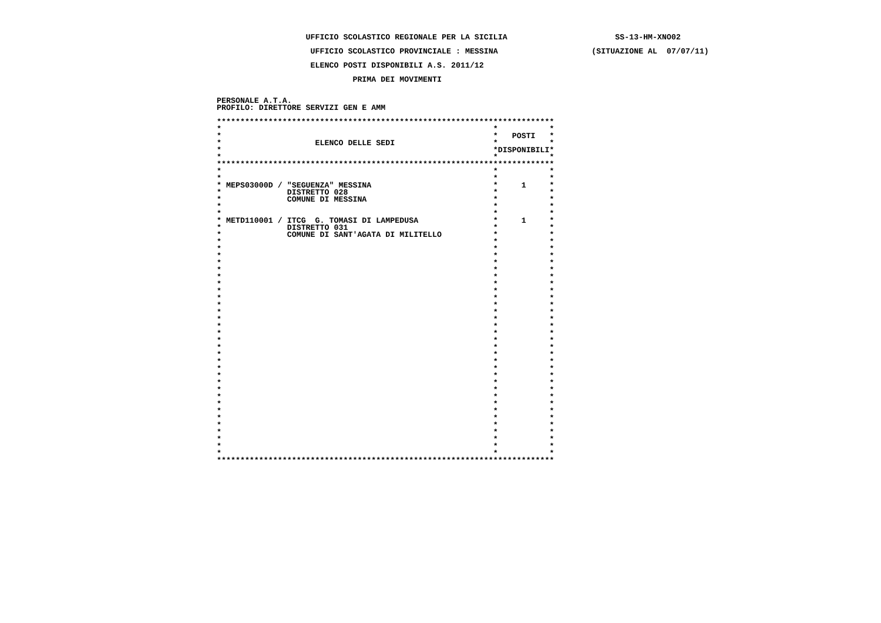UFFICIO SCOLASTICO REGIONALE PER LA SICILIA                       SS-13-HM-XNO02

                    UFFICIO SCOLASTICO PROVINCIALE : MESSINA                    (SITUAZIONE AL  07/07/11)

                    ELENCO POSTI DISPONIBILI A.S. 2011/12

                             PRIMA DEI MOVIMENTI


PERSONALE A.T.A.
PROFILO: DIRETTORE SERVIZI GEN E AMM

************************************************************************
*                                                          *           *
*                                                          *   POSTI   *
*                    ELENCO DELLE SEDI                     *           *
*                                                          *DISPONIBILI*
*                                                          *           *
************************************************************************
*                                                          *           *
*                                                          *           *
* MEPS03000D / "SEGUENZA" MESSINA                          *     1     *
*              DISTRETTO 028                               *           *
*              COMUNE DI MESSINA                           *           *
*                                                          *           *
*                                                          *           *
* METD110001 / ITCG  G. TOMASI DI LAMPEDUSA                *     1     *
*              DISTRETTO 031                               *           *
*              COMUNE DI SANT'AGATA DI MILITELLO           *           *
*                                                          *           *
*                                                          *           *
*                                                          *           *
*                                                          *           *
*                                                          *           *
*                                                          *           *
*                                                          *           *
*                                                          *           *
*                                                          *           *
*                                                          *           *
*                                                          *           *
*                                                          *           *
*                                                          *           *
*                                                          *           *
*                                                          *           *
*                                                          *           *
*                                                          *           *
*                                                          *           *
*                                                          *           *
*                                                          *           *
*                                                          *           *
*                                                          *           *
*                                                          *           *
*                                                          *           *
*                                                          *           *
*                                                          *           *
*                                                          *           *
*                                                          *           *
*                                                          *           *
*                                                          *           *
*                                                          *           *
************************************************************************